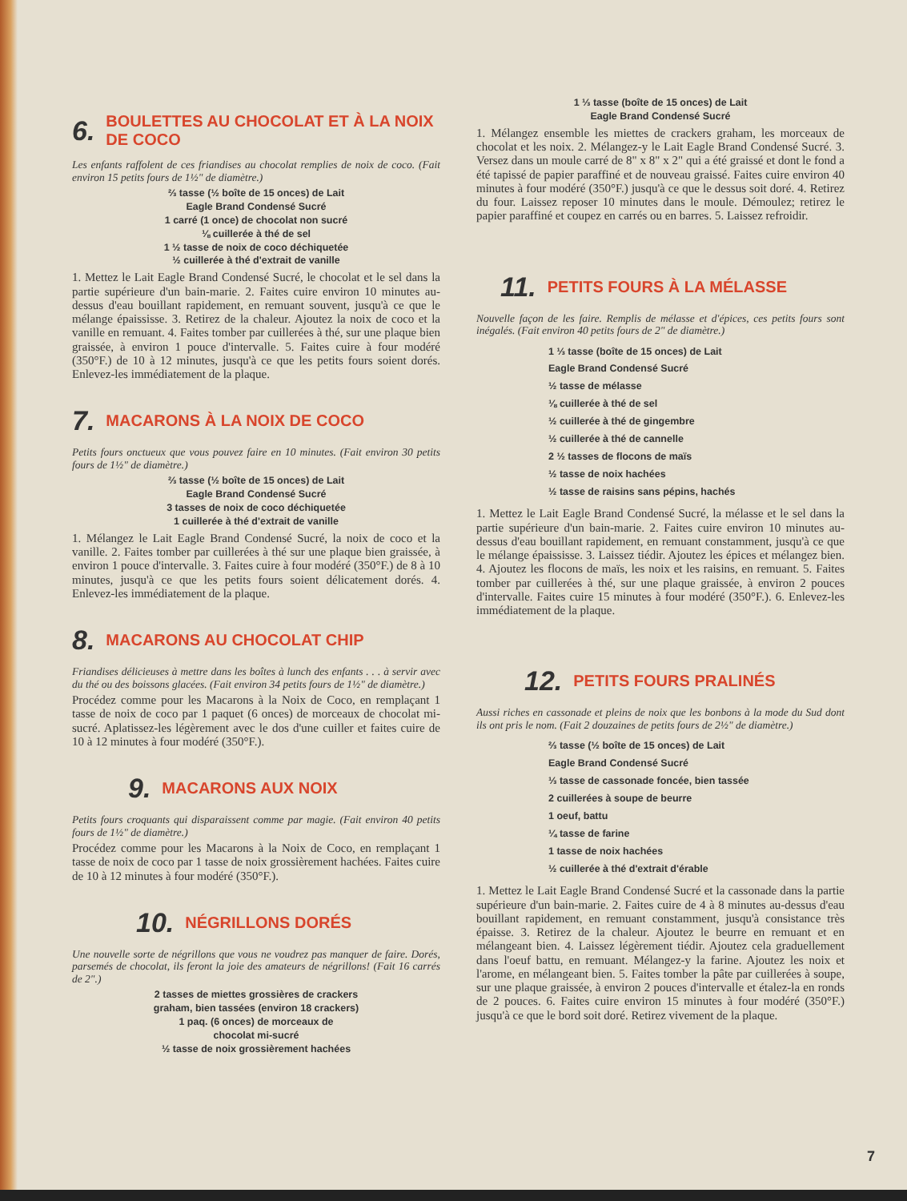6. BOULETTES AU CHOCOLAT ET À LA NOIX DE COCO
Les enfants raffolent de ces friandises au chocolat remplies de noix de coco. (Fait environ 15 petits fours de 1½" de diamètre.)
⅔ tasse (½ boîte de 15 onces) de Lait
Eagle Brand Condensé Sucré
1 carré (1 once) de chocolat non sucré
⅛ cuillerée à thé de sel
1 ½ tasse de noix de coco déchiquetée
½ cuillerée à thé d'extrait de vanille
1. Mettez le Lait Eagle Brand Condensé Sucré, le chocolat et le sel dans la partie supérieure d'un bain-marie. 2. Faites cuire environ 10 minutes au-dessus d'eau bouillant rapidement, en remuant souvent, jusqu'à ce que le mélange épaississe. 3. Retirez de la chaleur. Ajoutez la noix de coco et la vanille en remuant. 4. Faites tomber par cuillerées à thé, sur une plaque bien graissée, à environ 1 pouce d'intervalle. 5. Faites cuire à four modéré (350°F.) de 10 à 12 minutes, jusqu'à ce que les petits fours soient dorés. Enlevez-les immédiatement de la plaque.
7. MACARONS À LA NOIX DE COCO
Petits fours onctueux que vous pouvez faire en 10 minutes. (Fait environ 30 petits fours de 1½" de diamètre.)
⅔ tasse (½ boîte de 15 onces) de Lait
Eagle Brand Condensé Sucré
3 tasses de noix de coco déchiquetée
1 cuillerée à thé d'extrait de vanille
1. Mélangez le Lait Eagle Brand Condensé Sucré, la noix de coco et la vanille. 2. Faites tomber par cuillerées à thé sur une plaque bien graissée, à environ 1 pouce d'intervalle. 3. Faites cuire à four modéré (350°F.) de 8 à 10 minutes, jusqu'à ce que les petits fours soient délicatement dorés. 4. Enlevez-les immédiatement de la plaque.
8. MACARONS AU CHOCOLAT CHIP
Friandises délicieuses à mettre dans les boîtes à lunch des enfants . . . à servir avec du thé ou des boissons glacées. (Fait environ 34 petits fours de 1½" de diamètre.)
Procédez comme pour les Macarons à la Noix de Coco, en remplaçant 1 tasse de noix de coco par 1 paquet (6 onces) de morceaux de chocolat mi-sucré. Aplatissez-les légèrement avec le dos d'une cuiller et faites cuire de 10 à 12 minutes à four modéré (350°F.).
9. MACARONS AUX NOIX
Petits fours croquants qui disparaissent comme par magie. (Fait environ 40 petits fours de 1½" de diamètre.)
Procédez comme pour les Macarons à la Noix de Coco, en remplaçant 1 tasse de noix de coco par 1 tasse de noix grossièrement hachées. Faites cuire de 10 à 12 minutes à four modéré (350°F.).
10. NÉGRILLONS DORÉS
Une nouvelle sorte de négrillons que vous ne voudrez pas manquer de faire. Dorés, parsemés de chocolat, ils feront la joie des amateurs de négrillons! (Fait 16 carrés de 2".)
2 tasses de miettes grossières de crackers
graham, bien tassées (environ 18 crackers)
1 paq. (6 onces) de morceaux de
chocolat mi-sucré
½ tasse de noix grossièrement hachées
1 ⅓ tasse (boîte de 15 onces) de Lait
Eagle Brand Condensé Sucré
1. Mélangez ensemble les miettes de crackers graham, les morceaux de chocolat et les noix. 2. Mélangez-y le Lait Eagle Brand Condensé Sucré. 3. Versez dans un moule carré de 8" x 8" x 2" qui a été graissé et dont le fond a été tapissé de papier paraffiné et de nouveau graissé. Faites cuire environ 40 minutes à four modéré (350°F.) jusqu'à ce que le dessus soit doré. 4. Retirez du four. Laissez reposer 10 minutes dans le moule. Démoulez; retirez le papier paraffiné et coupez en carrés ou en barres. 5. Laissez refroidir.
11. PETITS FOURS À LA MÉLASSE
Nouvelle façon de les faire. Remplis de mélasse et d'épices, ces petits fours sont inégalés. (Fait environ 40 petits fours de 2" de diamètre.)
1 ⅓ tasse (boîte de 15 onces) de Lait
Eagle Brand Condensé Sucré
½ tasse de mélasse
⅛ cuillerée à thé de sel
½ cuillerée à thé de gingembre
½ cuillerée à thé de cannelle
2 ½ tasses de flocons de maïs
½ tasse de noix hachées
½ tasse de raisins sans pépins, hachés
1. Mettez le Lait Eagle Brand Condensé Sucré, la mélasse et le sel dans la partie supérieure d'un bain-marie. 2. Faites cuire environ 10 minutes au-dessus d'eau bouillant rapidement, en remuant constamment, jusqu'à ce que le mélange épaississe. 3. Laissez tiédir. Ajoutez les épices et mélangez bien. 4. Ajoutez les flocons de maïs, les noix et les raisins, en remuant. 5. Faites tomber par cuillerées à thé, sur une plaque graissée, à environ 2 pouces d'intervalle. Faites cuire 15 minutes à four modéré (350°F.). 6. Enlevez-les immédiatement de la plaque.
12. PETITS FOURS PRALINÉS
Aussi riches en cassonade et pleins de noix que les bonbons à la mode du Sud dont ils ont pris le nom. (Fait 2 douzaines de petits fours de 2½" de diamètre.)
⅔ tasse (½ boîte de 15 onces) de Lait
Eagle Brand Condensé Sucré
⅓ tasse de cassonade foncée, bien tassée
2 cuillerées à soupe de beurre
1 oeuf, battu
¼ tasse de farine
1 tasse de noix hachées
½ cuillerée à thé d'extrait d'érable
1. Mettez le Lait Eagle Brand Condensé Sucré et la cassonade dans la partie supérieure d'un bain-marie. 2. Faites cuire de 4 à 8 minutes au-dessus d'eau bouillant rapidement, en remuant constamment, jusqu'à consistance très épaisse. 3. Retirez de la chaleur. Ajoutez le beurre en remuant et en mélangeant bien. 4. Laissez légèrement tiédir. Ajoutez cela graduellement dans l'oeuf battu, en remuant. Mélangez-y la farine. Ajoutez les noix et l'arome, en mélangeant bien. 5. Faites tomber la pâte par cuillerées à soupe, sur une plaque graissée, à environ 2 pouces d'intervalle et étalez-la en ronds de 2 pouces. 6. Faites cuire environ 15 minutes à four modéré (350°F.) jusqu'à ce que le bord soit doré. Retirez vivement de la plaque.
7